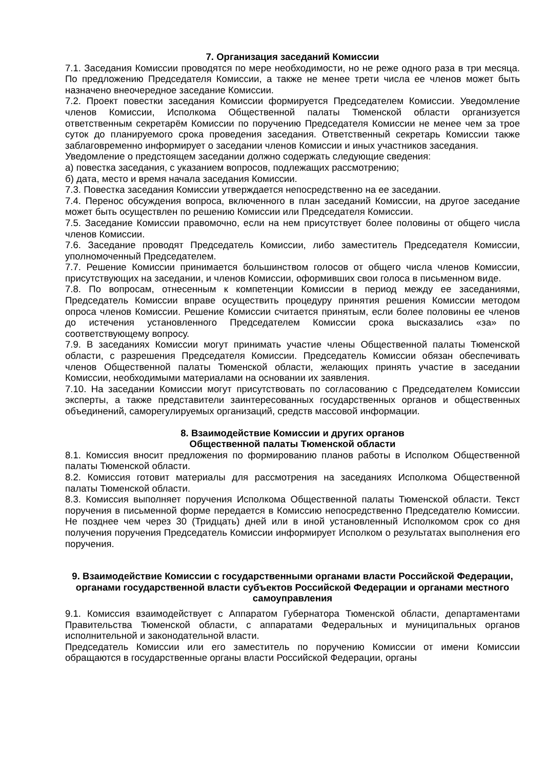7. Организация заседаний Комиссии
7.1. Заседания Комиссии проводятся по мере необходимости, но не реже одного раза в три месяца. По предложению Председателя Комиссии, а также не менее трети числа ее членов может быть назначено внеочередное заседание Комиссии.
7.2. Проект повестки заседания Комиссии формируется Председателем Комиссии. Уведомление членов Комиссии, Исполкома Общественной палаты Тюменской области организуется ответственным секретарём Комиссии по поручению Председателя Комиссии не менее чем за трое суток до планируемого срока проведения заседания. Ответственный секретарь Комиссии также заблаговременно информирует о заседании членов Комиссии и иных участников заседания.
Уведомление о предстоящем заседании должно содержать следующие сведения:
а) повестка заседания, с указанием вопросов, подлежащих рассмотрению;
б) дата, место и время начала заседания Комиссии.
7.3. Повестка заседания Комиссии утверждается непосредственно на ее заседании.
7.4. Перенос обсуждения вопроса, включенного в план заседаний Комиссии, на другое заседание может быть осуществлен по решению Комиссии или Председателя Комиссии.
7.5. Заседание Комиссии правомочно, если на нем присутствует более половины от общего числа членов Комиссии.
7.6. Заседание проводят Председатель Комиссии, либо заместитель Председателя Комиссии, уполномоченный Председателем.
7.7. Решение Комиссии принимается большинством голосов от общего числа членов Комиссии, присутствующих на заседании, и членов Комиссии, оформивших свои голоса в письменном виде.
7.8. По вопросам, отнесенным к компетенции Комиссии в период между ее заседаниями, Председатель Комиссии вправе осуществить процедуру принятия решения Комиссии методом опроса членов Комиссии. Решение Комиссии считается принятым, если более половины ее членов до истечения установленного Председателем Комиссии срока высказались «за» по соответствующему вопросу.
7.9. В заседаниях Комиссии могут принимать участие члены Общественной палаты Тюменской области, с разрешения Председателя Комиссии. Председатель Комиссии обязан обеспечивать членов Общественной палаты Тюменской области, желающих принять участие в заседании Комиссии, необходимыми материалами на основании их заявления.
7.10. На заседании Комиссии могут присутствовать по согласованию с Председателем Комиссии эксперты, а также представители заинтересованных государственных органов и общественных объединений, саморегулируемых организаций, средств массовой информации.
8. Взаимодействие Комиссии и других органов
Общественной палаты Тюменской области
8.1. Комиссия вносит предложения по формированию планов работы в Исполком Общественной палаты Тюменской области.
8.2. Комиссия готовит материалы для рассмотрения на заседаниях Исполкома Общественной палаты Тюменской области.
8.3. Комиссия выполняет поручения Исполкома Общественной палаты Тюменской области. Текст поручения в письменной форме передается в Комиссию непосредственно Председателю Комиссии. Не позднее чем через 30 (Тридцать) дней или в иной установленный Исполкомом срок со дня получения поручения Председатель Комиссии информирует Исполком о результатах выполнения его поручения.
9. Взаимодействие Комиссии с государственными органами власти Российской Федерации, органами государственной власти субъектов Российской Федерации и органами местного самоуправления
9.1. Комиссия взаимодействует с Аппаратом Губернатора Тюменской области, департаментами Правительства Тюменской области, с аппаратами Федеральных и муниципальных органов исполнительной и законодательной власти.
Председатель Комиссии или его заместитель по поручению Комиссии от имени Комиссии обращаются в государственные органы власти Российской Федерации, органы